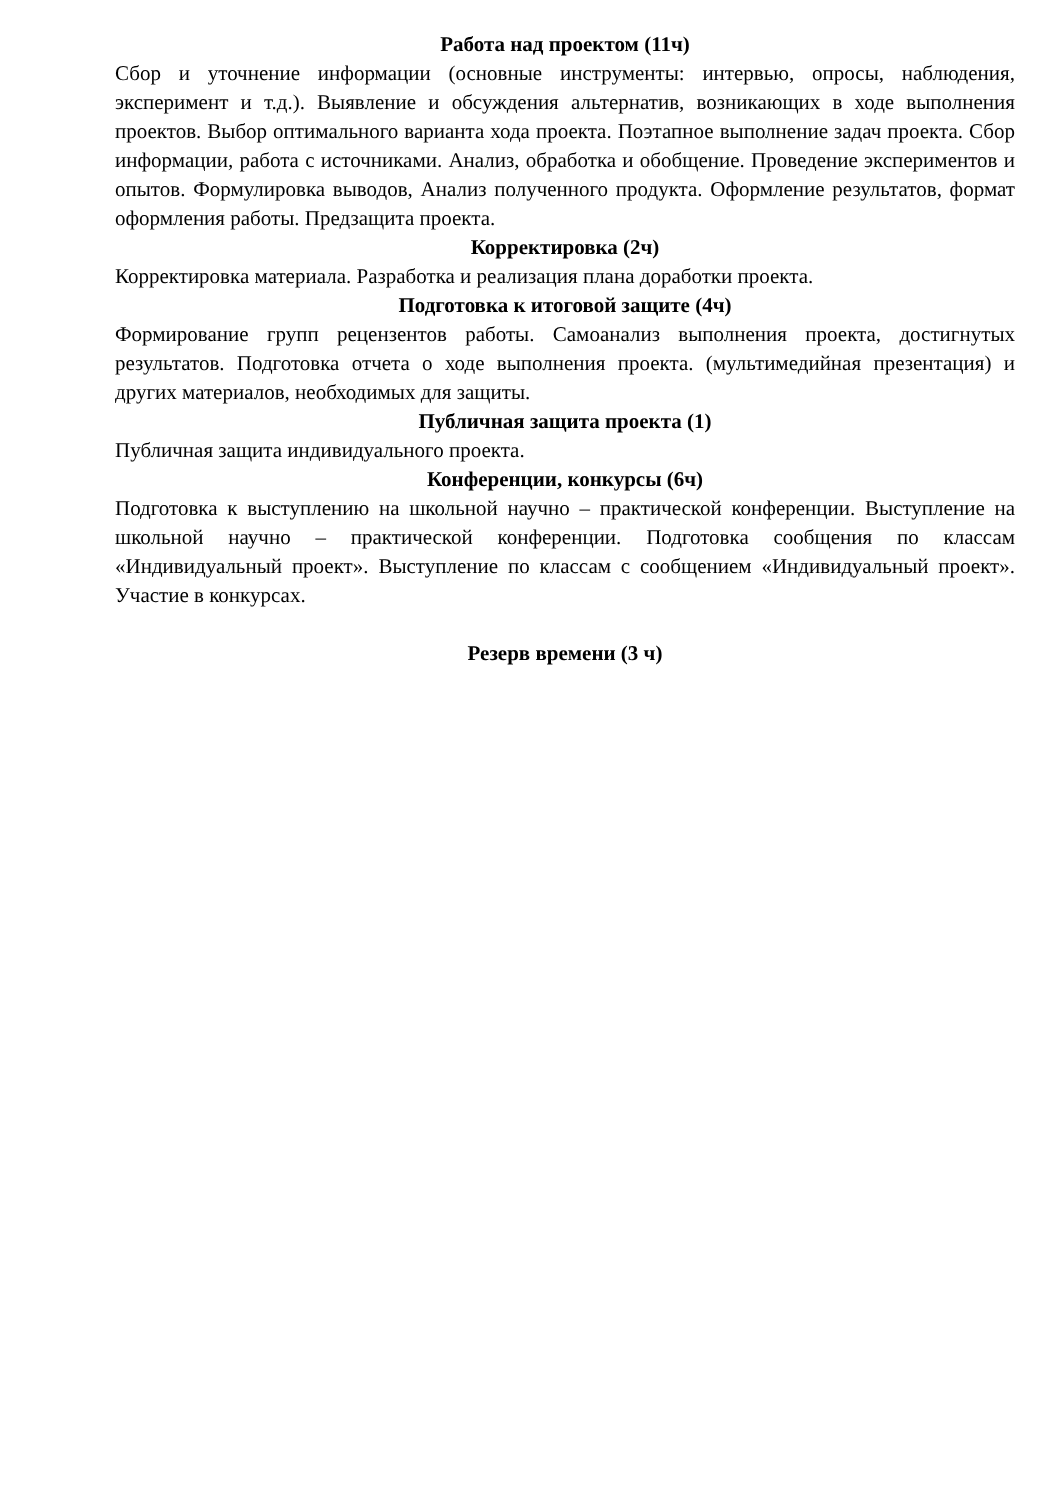Работа над проектом (11ч)
Сбор и уточнение информации (основные инструменты: интервью, опросы, наблюдения, эксперимент и т.д.). Выявление и обсуждения альтернатив, возникающих в ходе выполнения проектов. Выбор оптимального варианта хода проекта. Поэтапное выполнение задач проекта. Сбор информации, работа с источниками. Анализ, обработка и обобщение. Проведение экспериментов и опытов. Формулировка выводов, Анализ полученного продукта. Оформление результатов, формат оформления работы. Предзащита проекта.
Корректировка (2ч)
Корректировка материала. Разработка и реализация плана доработки проекта.
Подготовка к итоговой защите (4ч)
Формирование групп рецензентов работы. Самоанализ выполнения проекта, достигнутых результатов. Подготовка отчета о ходе выполнения проекта. (мультимедийная презентация) и других материалов, необходимых для защиты.
Публичная защита проекта (1)
Публичная защита индивидуального проекта.
Конференции, конкурсы (6ч)
Подготовка к выступлению на школьной научно – практической конференции. Выступление на школьной научно – практической конференции. Подготовка сообщения по классам «Индивидуальный проект». Выступление по классам с сообщением «Индивидуальный проект». Участие в конкурсах.
Резерв времени (3 ч)